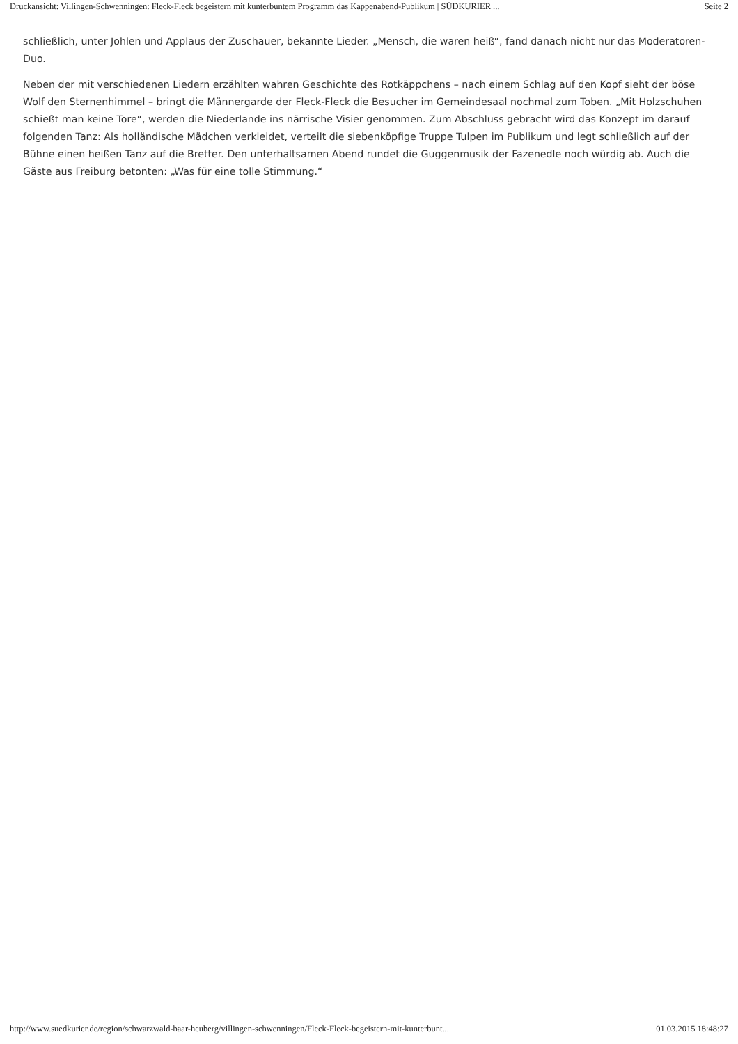Druckansicht: Villingen-Schwenningen: Fleck-Fleck begeistern mit kunterbuntem Programm das Kappenabend-Publikum | SÜDKURIER ... Seite 2
schließlich, unter Johlen und Applaus der Zuschauer, bekannte Lieder. „Mensch, die waren heiß“, fand danach nicht nur das Moderatoren-Duo.
Neben der mit verschiedenen Liedern erzählten wahren Geschichte des Rotkäppchens – nach einem Schlag auf den Kopf sieht der böse Wolf den Sternenhimmel – bringt die Männergarde der Fleck-Fleck die Besucher im Gemeindesaal nochmal zum Toben. „Mit Holzschuhen schießt man keine Tore“, werden die Niederlande ins närrische Visier genommen. Zum Abschluss gebracht wird das Konzept im darauf folgenden Tanz: Als holländische Mädchen verkleidet, verteilt die siebenköpfige Truppe Tulpen im Publikum und legt schließlich auf der Bühne einen heißen Tanz auf die Bretter. Den unterhaltsamen Abend rundet die Guggenmusik der Fazenedle noch würdig ab. Auch die Gäste aus Freiburg betonten: „Was für eine tolle Stimmung.“
http://www.suedkurier.de/region/schwarzwald-baar-heuberg/villingen-schwenningen/Fleck-Fleck-begeistern-mit-kunterbunt... 01.03.2015 18:48:27